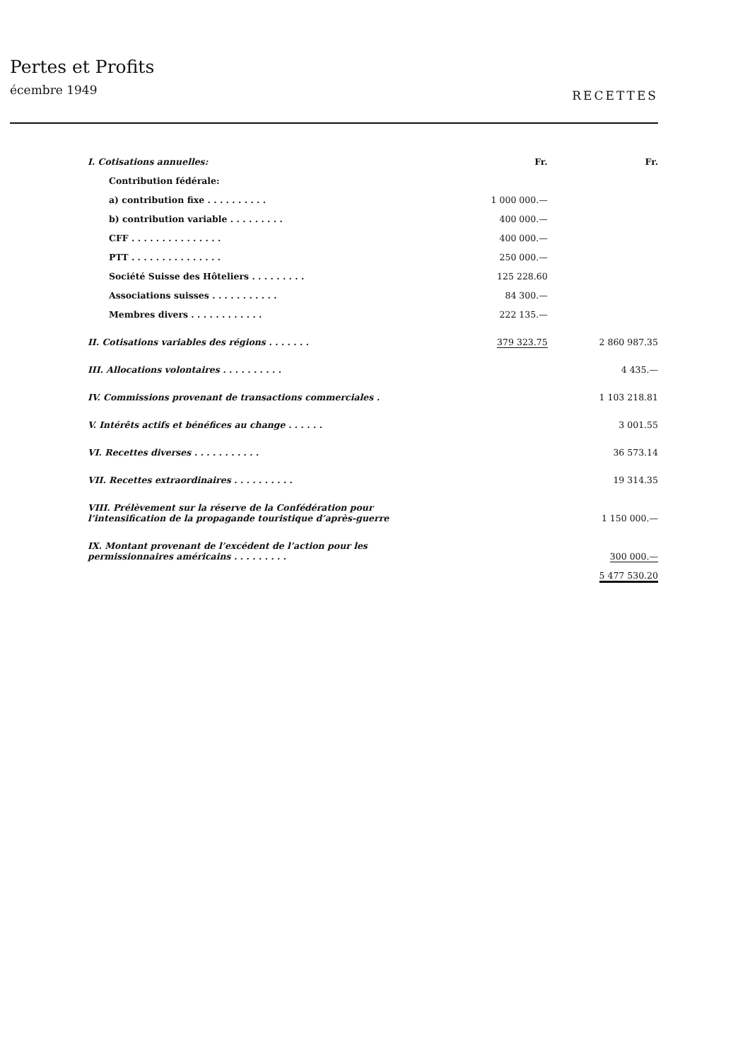Pertes et Profits
écembre 1949 RECETTES
| I. Cotisations annuelles: | Fr. | Fr. |
| Contribution fédérale: | | |
| a) contribution fixe . . . . . . . . . . | 1 000 000.— | |
| b) contribution variable . . . . . . . . . | 400 000.— | |
| CFF . . . . . . . . . . . . . . . | 400 000.— | |
| PTT . . . . . . . . . . . . . . . | 250 000.— | |
| Société Suisse des Hôteliers . . . . . . . . . | 125 228.60 | |
| Associations suisses . . . . . . . . . . . | 84 300.— | |
| Membres divers . . . . . . . . . . . . | 222 135.— | |
| II. Cotisations variables des régions . . . . . . . | 379 323.75 | 2 860 987.35 |
| III. Allocations volontaires . . . . . . . . . . | | 4 435.— |
| IV. Commissions provenant de transactions commerciales . | | 1 103 218.81 |
| V. Intérêts actifs et bénéfices au change . . . . . . | | 3 001.55 |
| VI. Recettes diverses . . . . . . . . . . . | | 36 573.14 |
| VII. Recettes extraordinaires . . . . . . . . . . | | 19 314.35 |
| VIII. Prélèvement sur la réserve de la Confédération pour l’intensification de la propagande touristique d’après-guerre | | 1 150 000.— |
| IX. Montant provenant de l’excédent de l’action pour les permissionnaires américains . . . . . . . . . | | 300 000.— |
| | | 5 477 530.20 |